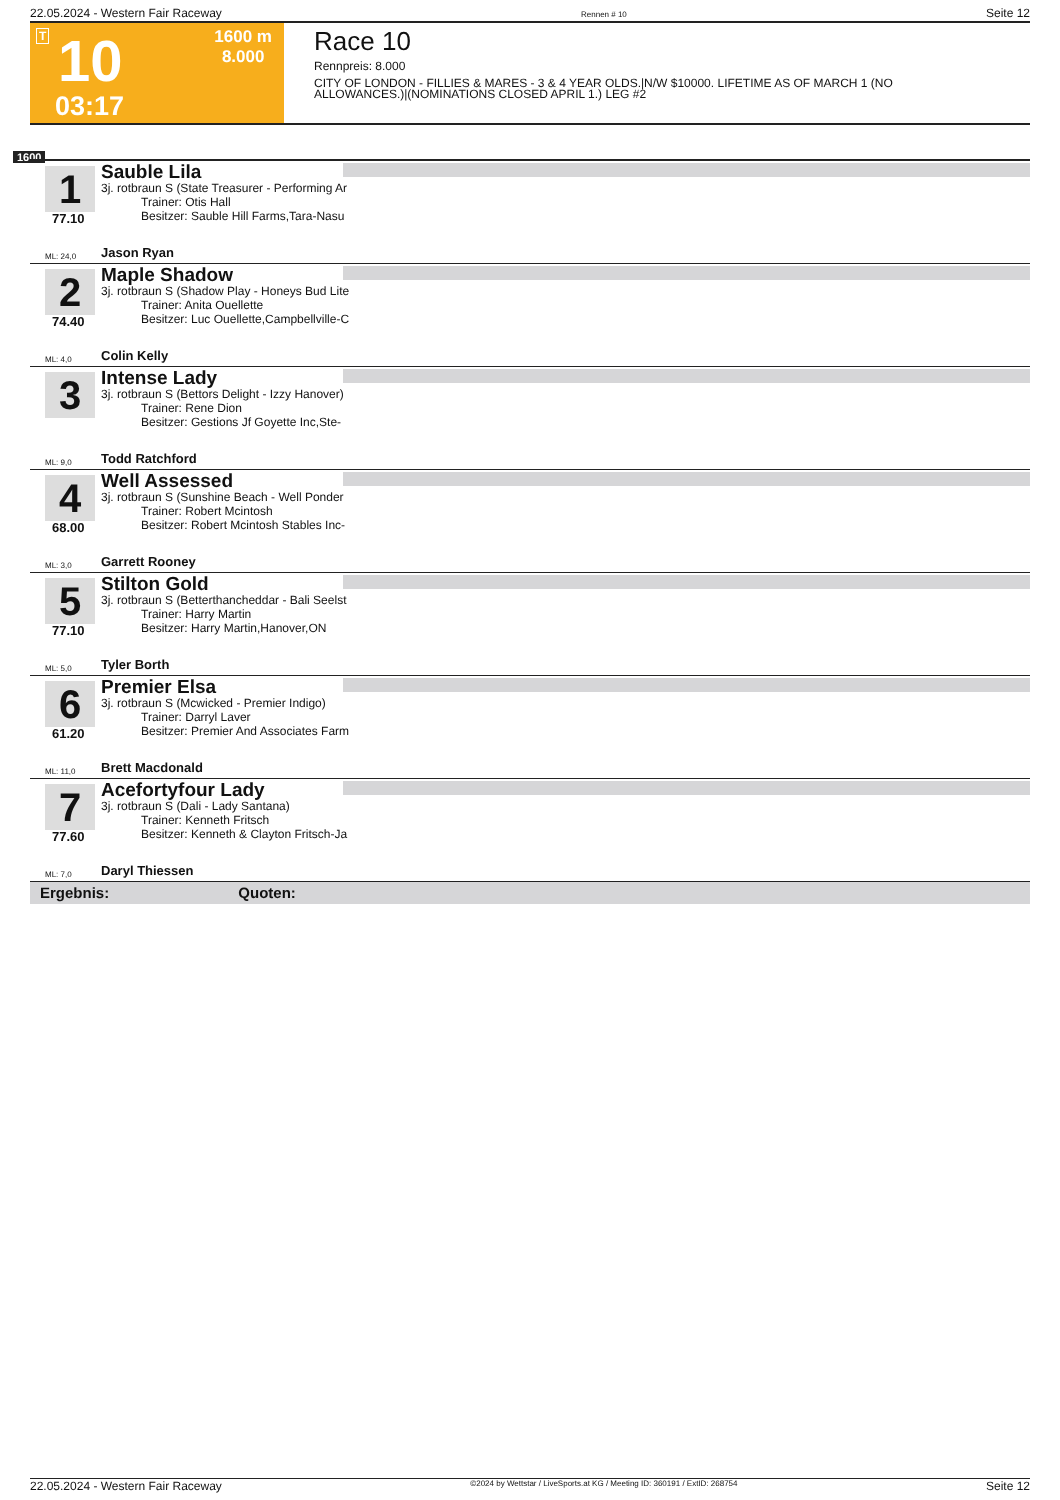22.05.2024 - Western Fair Raceway Rennen # 10 Seite 12
T 10
03:17
1600 m
8.000
Race 10
Rennpreis: 8.000
CITY OF LONDON - FILLIES & MARES - 3 & 4 YEAR OLDS.|N/W $10000. LIFETIME AS OF MARCH 1 (NO
ALLOWANCES.)|(NOMINATIONS CLOSED APRIL 1.) LEG #2
1600
1
77.10
Sauble Lila
3j. rotbraun S (State Treasurer - Performing Ar
Trainer: Otis Hall
Besitzer: Sauble Hill Farms,Tara-Nasu
ML: 24,0 Jason Ryan
2
74.40
Maple Shadow
3j. rotbraun S (Shadow Play - Honeys Bud Lite
Trainer: Anita Ouellette
Besitzer: Luc Ouellette,Campbellville-C
ML: 4,0 Colin Kelly
3
Intense Lady
3j. rotbraun S (Bettors Delight - Izzy Hanover)
Trainer: Rene Dion
Besitzer: Gestions Jf Goyette Inc,Ste-
ML: 9,0 Todd Ratchford
4
68.00
Well Assessed
3j. rotbraun S (Sunshine Beach - Well Ponder
Trainer: Robert Mcintosh
Besitzer: Robert Mcintosh Stables Inc-
ML: 3,0 Garrett Rooney
5
77.10
Stilton Gold
3j. rotbraun S (Betterthancheddar - Bali Seelst
Trainer: Harry Martin
Besitzer: Harry Martin,Hanover,ON
ML: 5,0 Tyler Borth
6
61.20
Premier Elsa
3j. rotbraun S (Mcwicked - Premier Indigo)
Trainer: Darryl Laver
Besitzer: Premier And Associates Farm
ML: 11,0 Brett Macdonald
7
77.60
Acefortyfour Lady
3j. rotbraun S (Dali - Lady Santana)
Trainer: Kenneth Fritsch
Besitzer: Kenneth & Clayton Fritsch-Ja
ML: 7,0 Daryl Thiessen
Ergebnis: Quoten:
22.05.2024 - Western Fair Raceway ©2024 by Wettstar / LiveSports.at KG / Meeting ID: 360191 / ExtID: 268754 Seite 12